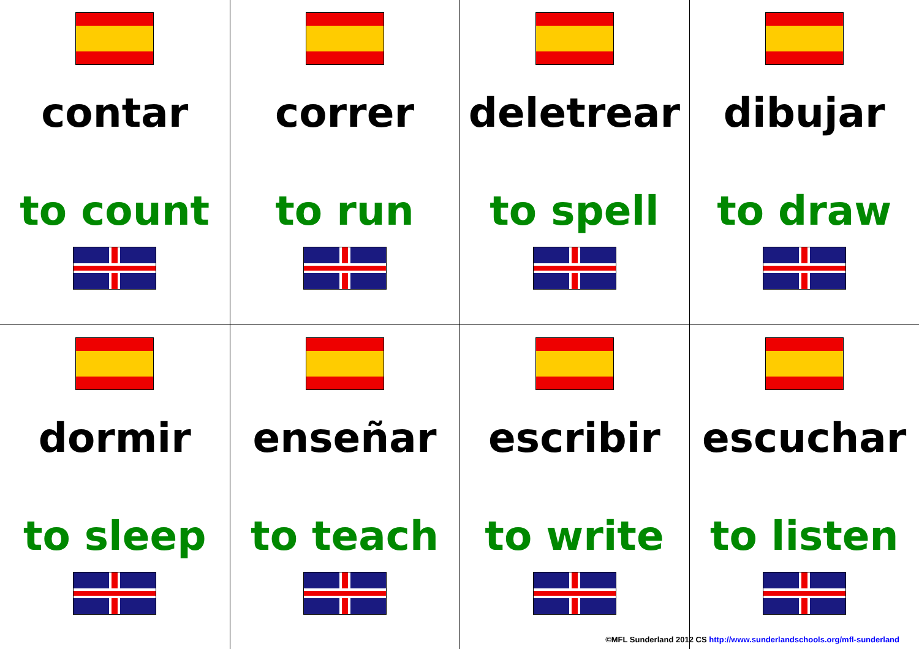| contar to count | correr to run | deletrear to spell | dibujar to draw |
| dormir to sleep | enseñar to teach | escribir to write | escuchar to listen |
©MFL Sunderland 2012 CS http://www.sunderlandschools.org/mfl-sunderland